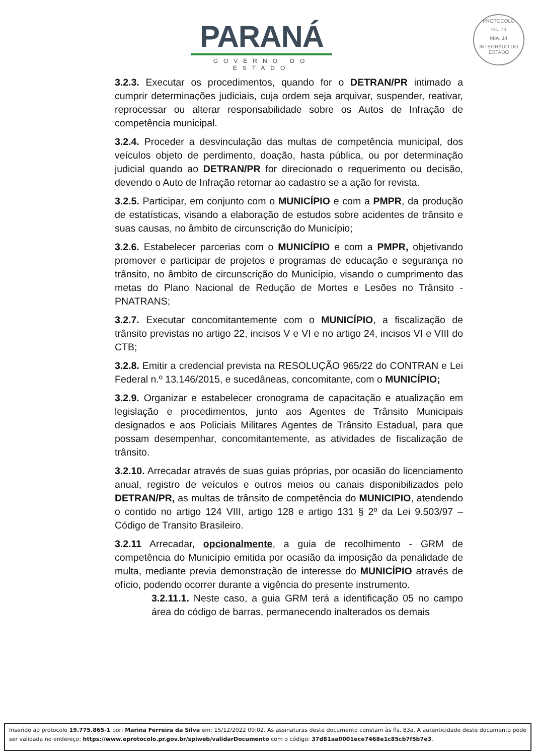PARANÁ
GOVERNO DO ESTADO
PROTOCOLO
Fls. 73
Mov. 14
INTEGRADO DO ESTADO
3.2.3. Executar os procedimentos, quando for o DETRAN/PR intimado a cumprir determinações judiciais, cuja ordem seja arquivar, suspender, reativar, reprocessar ou alterar responsabilidade sobre os Autos de Infração de competência municipal.
3.2.4. Proceder a desvinculação das multas de competência municipal, dos veículos objeto de perdimento, doação, hasta pública, ou por determinação judicial quando ao DETRAN/PR for direcionado o requerimento ou decisão, devendo o Auto de Infração retornar ao cadastro se a ação for revista.
3.2.5. Participar, em conjunto com o MUNICÍPIO e com a PMPR, da produção de estatísticas, visando a elaboração de estudos sobre acidentes de trânsito e suas causas, no âmbito de circunscrição do Município;
3.2.6. Estabelecer parcerias com o MUNICÍPIO e com a PMPR, objetivando promover e participar de projetos e programas de educação e segurança no trânsito, no âmbito de circunscrição do Município, visando o cumprimento das metas do Plano Nacional de Redução de Mortes e Lesões no Trânsito - PNATRANS;
3.2.7. Executar concomitantemente com o MUNICÍPIO, a fiscalização de trânsito previstas no artigo 22, incisos V e VI e no artigo 24, incisos VI e VIII do CTB;
3.2.8. Emitir a credencial prevista na RESOLUÇÃO 965/22 do CONTRAN e Lei Federal n.º 13.146/2015, e sucedâneas, concomitante, com o MUNICÍPIO;
3.2.9. Organizar e estabelecer cronograma de capacitação e atualização em legislação e procedimentos, junto aos Agentes de Trânsito Municipais designados e aos Policiais Militares Agentes de Trânsito Estadual, para que possam desempenhar, concomitantemente, as atividades de fiscalização de trânsito.
3.2.10. Arrecadar através de suas guias próprias, por ocasião do licenciamento anual, registro de veículos e outros meios ou canais disponibilizados pelo DETRAN/PR, as multas de trânsito de competência do MUNICIPIO, atendendo o contido no artigo 124 VIII, artigo 128 e artigo 131 § 2º da Lei 9.503/97 – Código de Transito Brasileiro.
3.2.11 Arrecadar, opcionalmente, a guia de recolhimento - GRM de competência do Município emitida por ocasião da imposição da penalidade de multa, mediante previa demonstração de interesse do MUNICÍPIO através de ofício, podendo ocorrer durante a vigência do presente instrumento.
3.2.11.1. Neste caso, a guia GRM terá a identificação 05 no campo área do código de barras, permanecendo inalterados os demais
Inserido ao protocolo 19.775.865-1 por: Marina Ferreira da Silva em: 15/12/2022 09:02. As assinaturas deste documento constam às fls. 83a. A autenticidade deste documento pode ser validada no endereço: https://www.eprotocolo.pr.gov.br/spiweb/validarDocumento com o código: 37d81aa0001ece7468e1c85cb7f5b7e3.